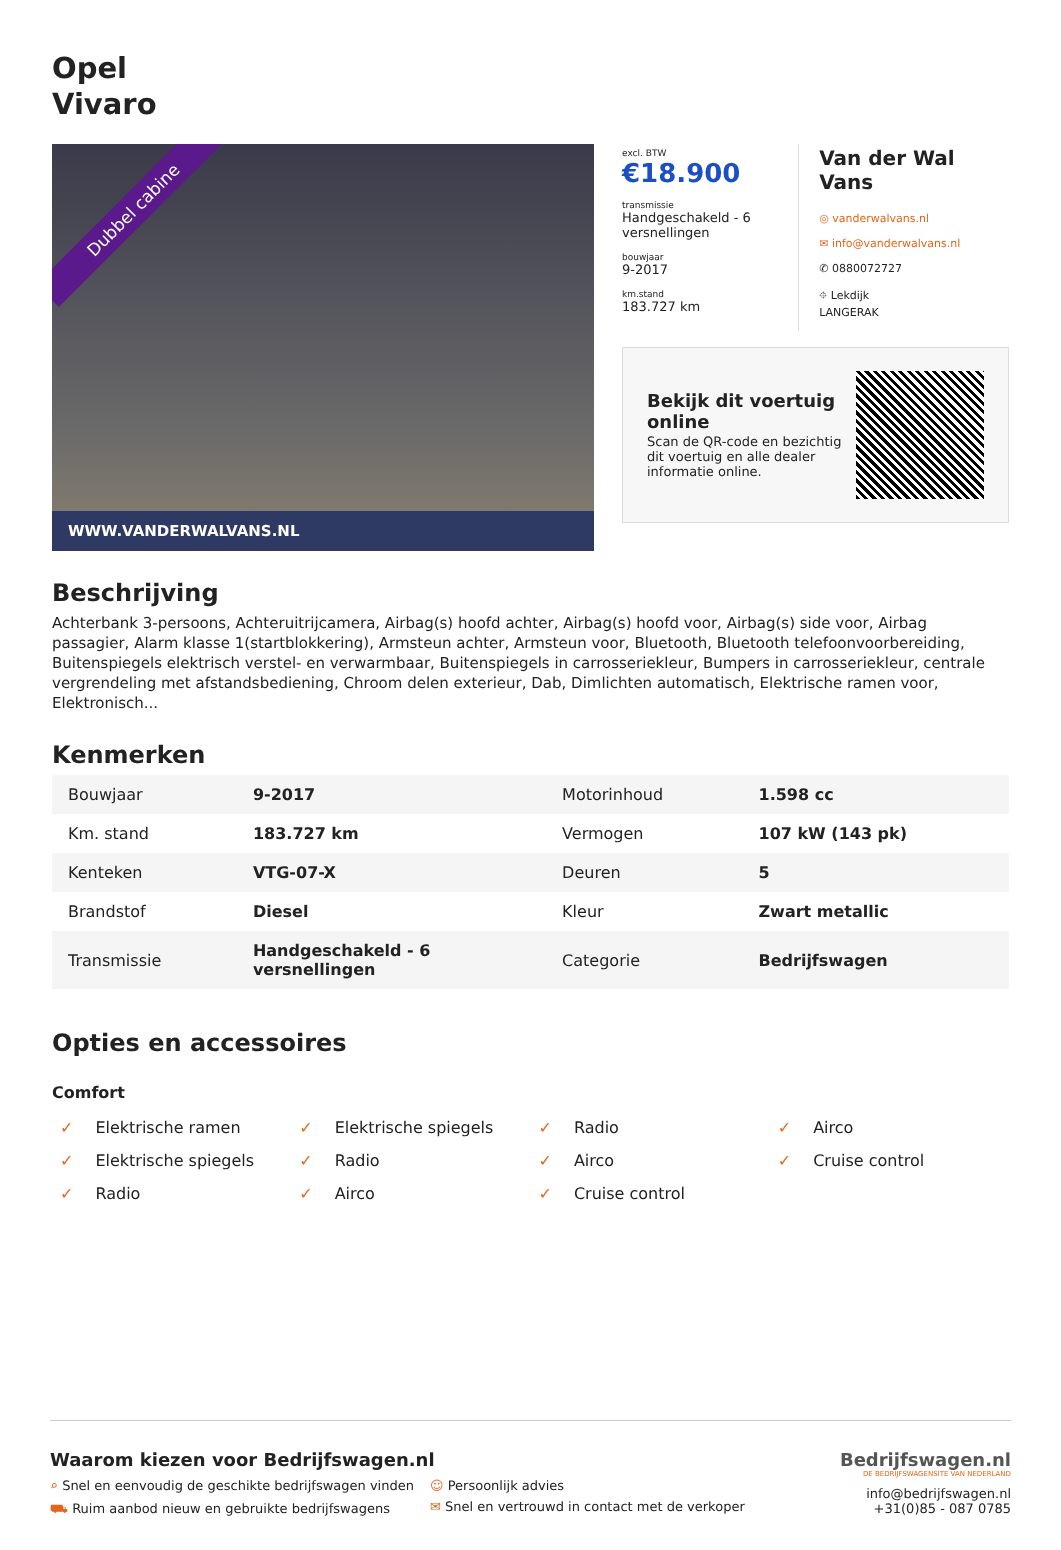Opel
Vivaro
Dubbel cabine
WWW.VANDERWALVANS.NL
excl. BTW
€18.900
transmissie
Handgeschakeld - 6 versnellingen
bouwjaar
9-2017
km.stand
183.727 km
Van der Wal Vans
◎ vanderwalvans.nl
✉ info@vanderwalvans.nl
✆ 0880072727
⌖ Lekdijk
LANGERAK
Bekijk dit voertuig online
Scan de QR-code en bezichtig dit voertuig en alle dealer informatie online.
Beschrijving
Achterbank 3-persoons, Achteruitrijcamera, Airbag(s) hoofd achter, Airbag(s) hoofd voor, Airbag(s) side voor, Airbag passagier, Alarm klasse 1(startblokkering), Armsteun achter, Armsteun voor, Bluetooth, Bluetooth telefoonvoorbereiding, Buitenspiegels elektrisch verstel- en verwarmbaar, Buitenspiegels in carrosseriekleur, Bumpers in carrosseriekleur, centrale vergrendeling met afstandsbediening, Chroom delen exterieur, Dab, Dimlichten automatisch, Elektrische ramen voor, Elektronisch...
Kenmerken
| Bouwjaar | 9-2017 | Motorinhoud | 1.598 cc |
| Km. stand | 183.727 km | Vermogen | 107 kW (143 pk) |
| Kenteken | VTG-07-X | Deuren | 5 |
| Brandstof | Diesel | Kleur | Zwart metallic |
| Transmissie | Handgeschakeld - 6 versnellingen | Categorie | Bedrijfswagen |
Opties en accessoires
Comfort
✓ Elektrische ramen
✓ Elektrische spiegels
✓ Radio
✓ Airco
✓ Elektrische spiegels
✓ Radio
✓ Airco
✓ Cruise control
✓ Radio
✓ Airco
✓ Cruise control
Waarom kiezen voor Bedrijfswagen.nl
⌕ Snel en eenvoudig de geschikte bedrijfswagen vinden
☺ Persoonlijk advies
⛟ Ruim aanbod nieuw en gebruikte bedrijfswagens
✉ Snel en vertrouwd in contact met de verkoper
Bedrijfswagen.nl
DE BEDRIJFSWAGENSITE VAN NEDERLAND
info@bedrijfswagen.nl
+31(0)85 - 087 0785